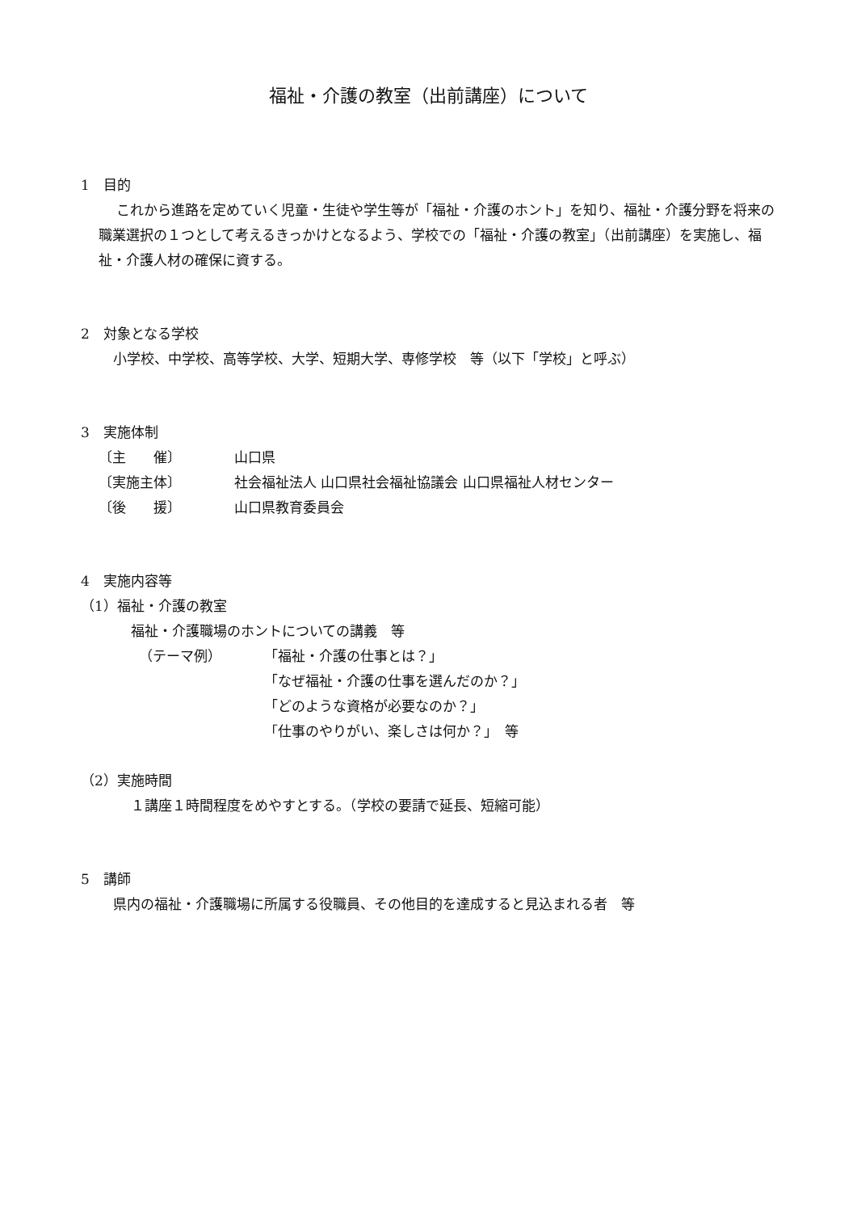福祉・介護の教室（出前講座）について
1　目的
これから進路を定めていく児童・生徒や学生等が「福祉・介護のホント」を知り、福祉・介護分野を将来の職業選択の１つとして考えるきっかけとなるよう、学校での「福祉・介護の教室」（出前講座）を実施し、福祉・介護人材の確保に資する。
2　対象となる学校
小学校、中学校、高等学校、大学、短期大学、専修学校　等（以下「学校」と呼ぶ）
3　実施体制
〔主　　催〕 山口県
〔実施主体〕 社会福祉法人 山口県社会福祉協議会 山口県福祉人材センター
〔後　　援〕 山口県教育委員会
4　実施内容等
（1）福祉・介護の教室
福祉・介護職場のホントについての講義　等
（テーマ例） 「福祉・介護の仕事とは？」
「なぜ福祉・介護の仕事を選んだのか？」
「どのような資格が必要なのか？」
「仕事のやりがい、楽しさは何か？」　等
（2）実施時間
１講座１時間程度をめやすとする。（学校の要請で延長、短縮可能）
5　講師
県内の福祉・介護職場に所属する役職員、その他目的を達成すると見込まれる者　等